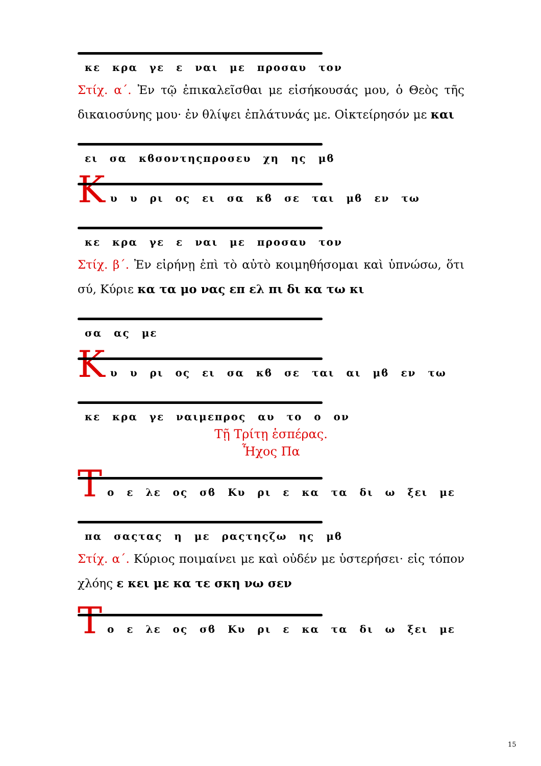κε κρα γε ε ναι με προσαυ τον
Στίχ. α΄. Ἐν τῷ ἐπικαλεῖσθαι με εἰσήκουσάς μου, ὁ Θεὸς τῆς δικαιοσύνης μου· ἐν θλίψει ἐπλάτυνάς με. Οἰκτείρησόν με και
ει σα κϐσοντηςπροσευ χη ης μϐ
Κ
υ υ ρι ος ει σα κϐ σε ται μϐ εν τω
κε κρα γε ε ναι με προσαυ τον
Στίχ. β΄. Ἐν εἰρήνῃ ἐπὶ τὸ αὐτὸ κοιμηθήσομαι καὶ ὑπνώσω, ὅτι σύ, Κύριε κα τα μο νας επ ελ πι δι κα τω κι
σα ας με
Κ
υ υ ρι ος ει σα κϐ σε ται αι μϐ εν τω
κε κρα γε ναιμεπρος αυ το ο ον
Τῇ Τρίτῃ ἑσπέρας.
Ἦχος Πα
Τ
ο ε λε ος σϐ Κυ ρι ε κα τα δι ω ξει με
πα σαςτας η με ραςτηςζω ης μϐ
Στίχ. α΄. Κύριος ποιμαίνει με καὶ οὐδέν με ὑστερήσει· εἰς τόπον χλόης ε κει με κα τε σκη νω σεν
Τ
ο ε λε ος σϐ Κυ ρι ε κα τα δι ω ξει με
15